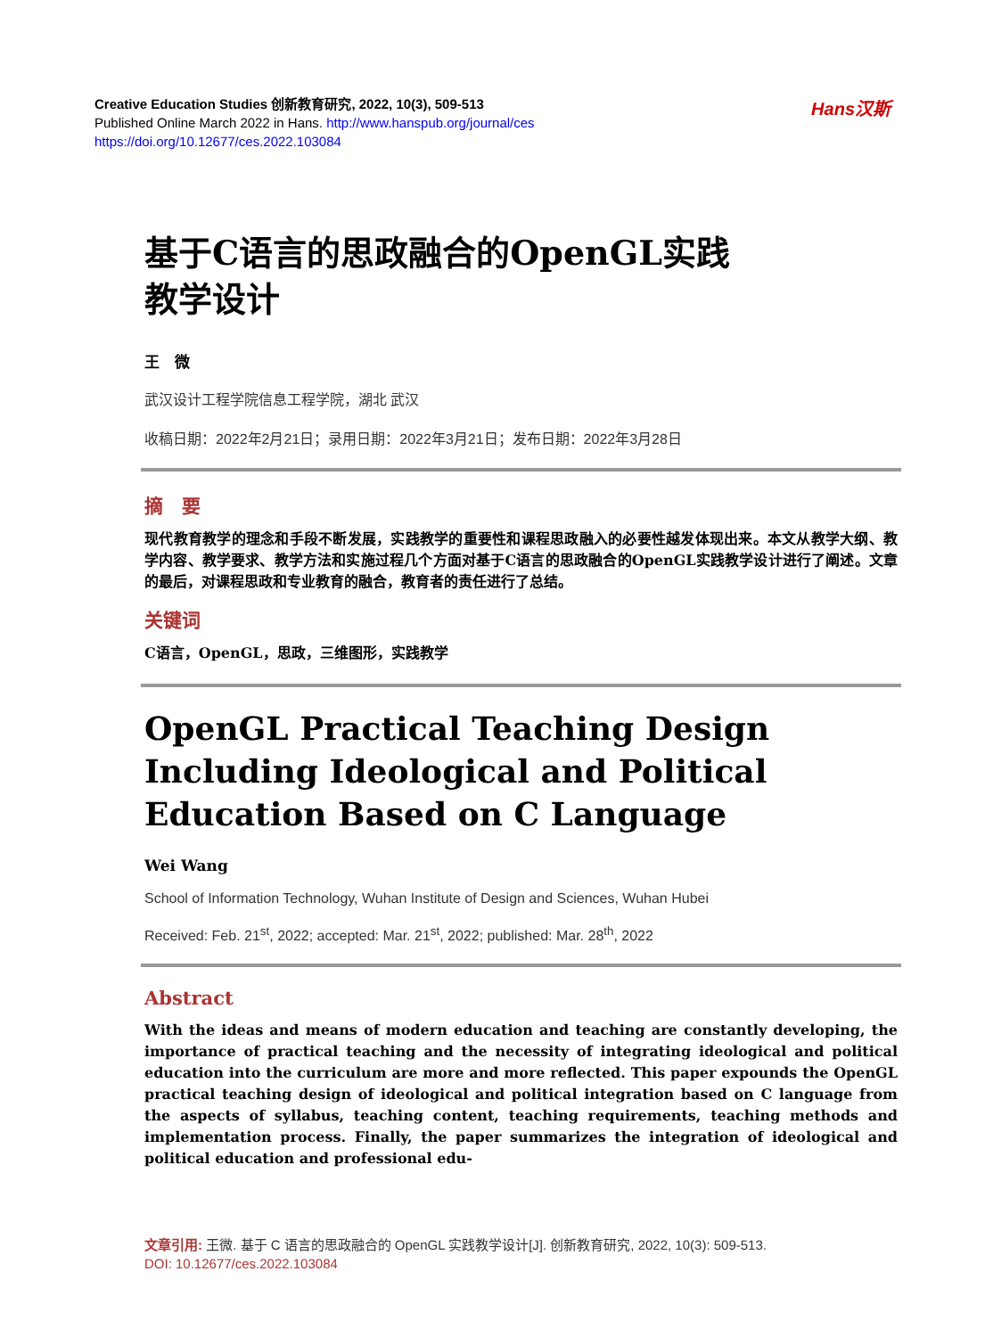Creative Education Studies 创新教育研究, 2022, 10(3), 509-513
Published Online March 2022 in Hans. http://www.hanspub.org/journal/ces
https://doi.org/10.12677/ces.2022.103084
Hans汉斯
基于C语言的思政融合的OpenGL实践
教学设计
王　微
武汉设计工程学院信息工程学院，湖北 武汉
收稿日期：2022年2月21日；录用日期：2022年3月21日；发布日期：2022年3月28日
摘　要
现代教育教学的理念和手段不断发展，实践教学的重要性和课程思政融入的必要性越发体现出来。本文从教学大纲、教学内容、教学要求、教学方法和实施过程几个方面对基于C语言的思政融合的OpenGL实践教学设计进行了阐述。文章的最后，对课程思政和专业教育的融合，教育者的责任进行了总结。
关键词
C语言，OpenGL，思政，三维图形，实践教学
OpenGL Practical Teaching Design Including Ideological and Political Education Based on C Language
Wei Wang
School of Information Technology, Wuhan Institute of Design and Sciences, Wuhan Hubei
Received: Feb. 21<sup>st</sup>, 2022; accepted: Mar. 21<sup>st</sup>, 2022; published: Mar. 28<sup>th</sup>, 2022
Abstract
With the ideas and means of modern education and teaching are constantly developing, the importance of practical teaching and the necessity of integrating ideological and political education into the curriculum are more and more reflected. This paper expounds the OpenGL practical teaching design of ideological and political integration based on C language from the aspects of syllabus, teaching content, teaching requirements, teaching methods and implementation process. Finally, the paper summarizes the integration of ideological and political education and professional edu-
文章引用: 王微. 基于 C 语言的思政融合的 OpenGL 实践教学设计[J]. 创新教育研究, 2022, 10(3): 509-513.
DOI: 10.12677/ces.2022.103084